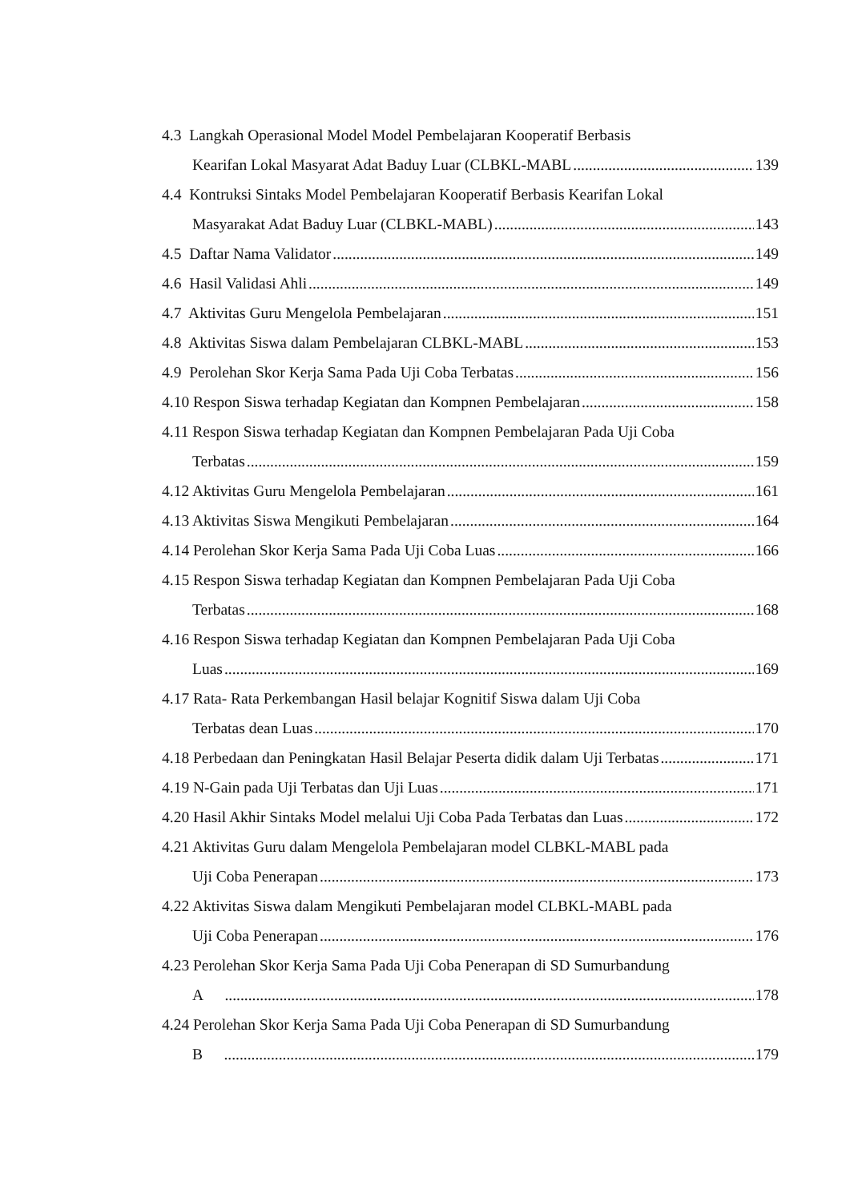4.3 Langkah Operasional Model Model Pembelajaran Kooperatif Berbasis
Kearifan Lokal Masyarat Adat Baduy Luar (CLBKL-MABL 139
4.4 Kontruksi Sintaks Model Pembelajaran Kooperatif Berbasis Kearifan Lokal
Masyarakat Adat Baduy Luar (CLBKL-MABL) 143
4.5 Daftar Nama Validator 149
4.6 Hasil Validasi Ahli 149
4.7 Aktivitas Guru Mengelola Pembelajaran 151
4.8 Aktivitas Siswa dalam Pembelajaran CLBKL-MABL 153
4.9 Perolehan Skor Kerja Sama Pada Uji Coba Terbatas 156
4.10 Respon Siswa terhadap Kegiatan dan Kompnen Pembelajaran 158
4.11 Respon Siswa terhadap Kegiatan dan Kompnen Pembelajaran Pada Uji Coba
Terbatas 159
4.12 Aktivitas Guru Mengelola Pembelajaran 161
4.13 Aktivitas Siswa Mengikuti Pembelajaran 164
4.14 Perolehan Skor Kerja Sama Pada Uji Coba Luas 166
4.15 Respon Siswa terhadap Kegiatan dan Kompnen Pembelajaran Pada Uji Coba
Terbatas 168
4.16 Respon Siswa terhadap Kegiatan dan Kompnen Pembelajaran Pada Uji Coba
Luas 169
4.17 Rata- Rata Perkembangan Hasil belajar Kognitif Siswa dalam Uji Coba
Terbatas dean Luas 170
4.18 Perbedaan dan Peningkatan Hasil Belajar Peserta didik dalam Uji Terbatas 171
4.19 N-Gain pada Uji Terbatas dan Uji Luas 171
4.20 Hasil Akhir Sintaks Model melalui Uji Coba Pada Terbatas dan Luas 172
4.21 Aktivitas Guru dalam Mengelola Pembelajaran model CLBKL-MABL pada
Uji Coba Penerapan 173
4.22 Aktivitas Siswa dalam Mengikuti Pembelajaran model CLBKL-MABL pada
Uji Coba Penerapan 176
4.23 Perolehan Skor Kerja Sama Pada Uji Coba Penerapan di SD Sumurbandung
A 178
4.24 Perolehan Skor Kerja Sama Pada Uji Coba Penerapan di SD Sumurbandung
B 179